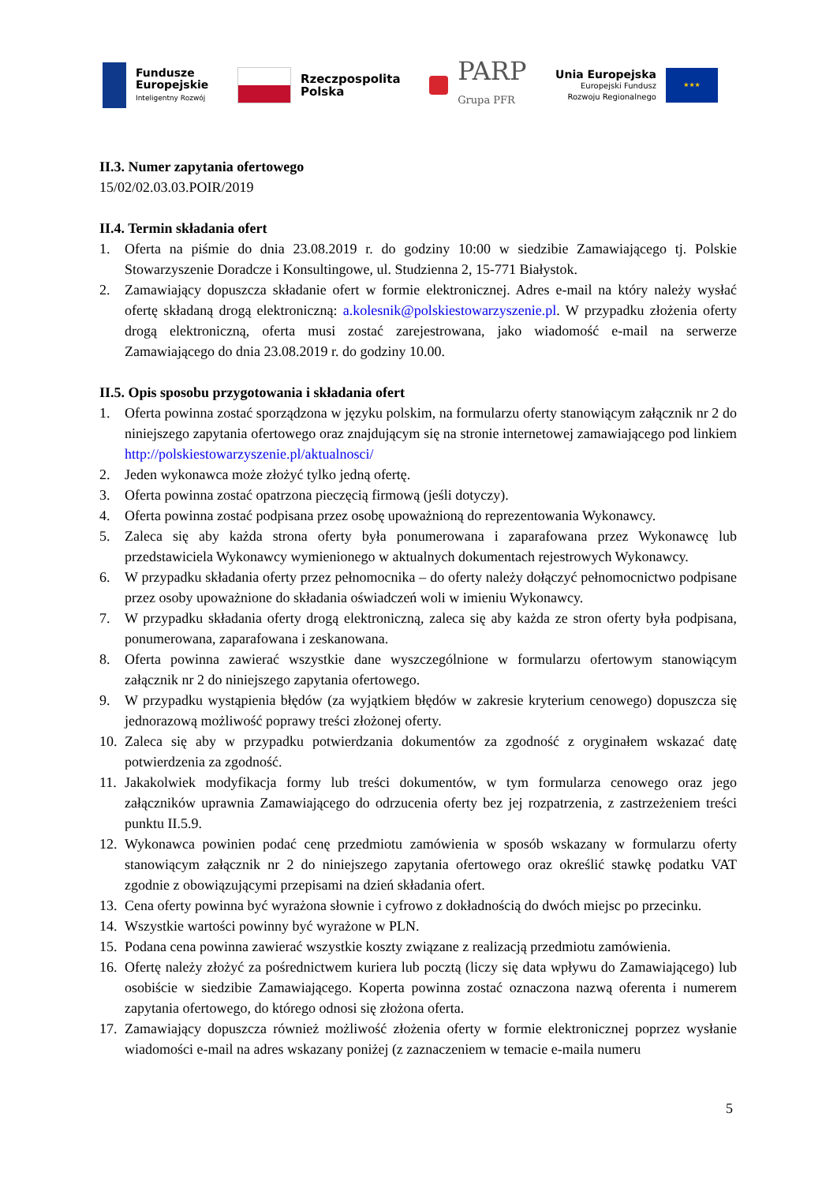Fundusze
Europejskie
Inteligentny Rozwój
Rzeczpospolita
Polska
PARP
Grupa PFR
Unia Europejska
Europejski Fundusz
Rozwoju Regionalnego
★★★
II.3. Numer zapytania ofertowego
15/02/02.03.03.POIR/2019
II.4. Termin składania ofert
1. Oferta na piśmie do dnia 23.08.2019 r. do godziny 10:00 w siedzibie Zamawiającego tj. Polskie Stowarzyszenie Doradcze i Konsultingowe, ul. Studzienna 2, 15-771 Białystok.
2. Zamawiający dopuszcza składanie ofert w formie elektronicznej. Adres e-mail na który należy wysłać ofertę składaną drogą elektroniczną: a.kolesnik@polskiestowarzyszenie.pl. W przypadku złożenia oferty drogą elektroniczną, oferta musi zostać zarejestrowana, jako wiadomość e-mail na serwerze Zamawiającego do dnia 23.08.2019 r. do godziny 10.00.
II.5. Opis sposobu przygotowania i składania ofert
1. Oferta powinna zostać sporządzona w języku polskim, na formularzu oferty stanowiącym załącznik nr 2 do niniejszego zapytania ofertowego oraz znajdującym się na stronie internetowej zamawiającego pod linkiem http://polskiestowarzyszenie.pl/aktualnosci/
2. Jeden wykonawca może złożyć tylko jedną ofertę.
3. Oferta powinna zostać opatrzona pieczęcią firmową (jeśli dotyczy).
4. Oferta powinna zostać podpisana przez osobę upoważnioną do reprezentowania Wykonawcy.
5. Zaleca się aby każda strona oferty była ponumerowana i zaparafowana przez Wykonawcę lub przedstawiciela Wykonawcy wymienionego w aktualnych dokumentach rejestrowych Wykonawcy.
6. W przypadku składania oferty przez pełnomocnika – do oferty należy dołączyć pełnomocnictwo podpisane przez osoby upoważnione do składania oświadczeń woli w imieniu Wykonawcy.
7. W przypadku składania oferty drogą elektroniczną, zaleca się aby każda ze stron oferty była podpisana, ponumerowana, zaparafowana i zeskanowana.
8. Oferta powinna zawierać wszystkie dane wyszczególnione w formularzu ofertowym stanowiącym załącznik nr 2 do niniejszego zapytania ofertowego.
9. W przypadku wystąpienia błędów (za wyjątkiem błędów w zakresie kryterium cenowego) dopuszcza się jednorazową możliwość poprawy treści złożonej oferty.
10. Zaleca się aby w przypadku potwierdzania dokumentów za zgodność z oryginałem wskazać datę potwierdzenia za zgodność.
11. Jakakolwiek modyfikacja formy lub treści dokumentów, w tym formularza cenowego oraz jego załączników uprawnia Zamawiającego do odrzucenia oferty bez jej rozpatrzenia, z zastrzeżeniem treści punktu II.5.9.
12. Wykonawca powinien podać cenę przedmiotu zamówienia w sposób wskazany w formularzu oferty stanowiącym załącznik nr 2 do niniejszego zapytania ofertowego oraz określić stawkę podatku VAT zgodnie z obowiązującymi przepisami na dzień składania ofert.
13. Cena oferty powinna być wyrażona słownie i cyfrowo z dokładnością do dwóch miejsc po przecinku.
14. Wszystkie wartości powinny być wyrażone w PLN.
15. Podana cena powinna zawierać wszystkie koszty związane z realizacją przedmiotu zamówienia.
16. Ofertę należy złożyć za pośrednictwem kuriera lub pocztą (liczy się data wpływu do Zamawiającego) lub osobiście w siedzibie Zamawiającego. Koperta powinna zostać oznaczona nazwą oferenta i numerem zapytania ofertowego, do którego odnosi się złożona oferta.
17. Zamawiający dopuszcza również możliwość złożenia oferty w formie elektronicznej poprzez wysłanie wiadomości e-mail na adres wskazany poniżej (z zaznaczeniem w temacie e-maila numeru
5